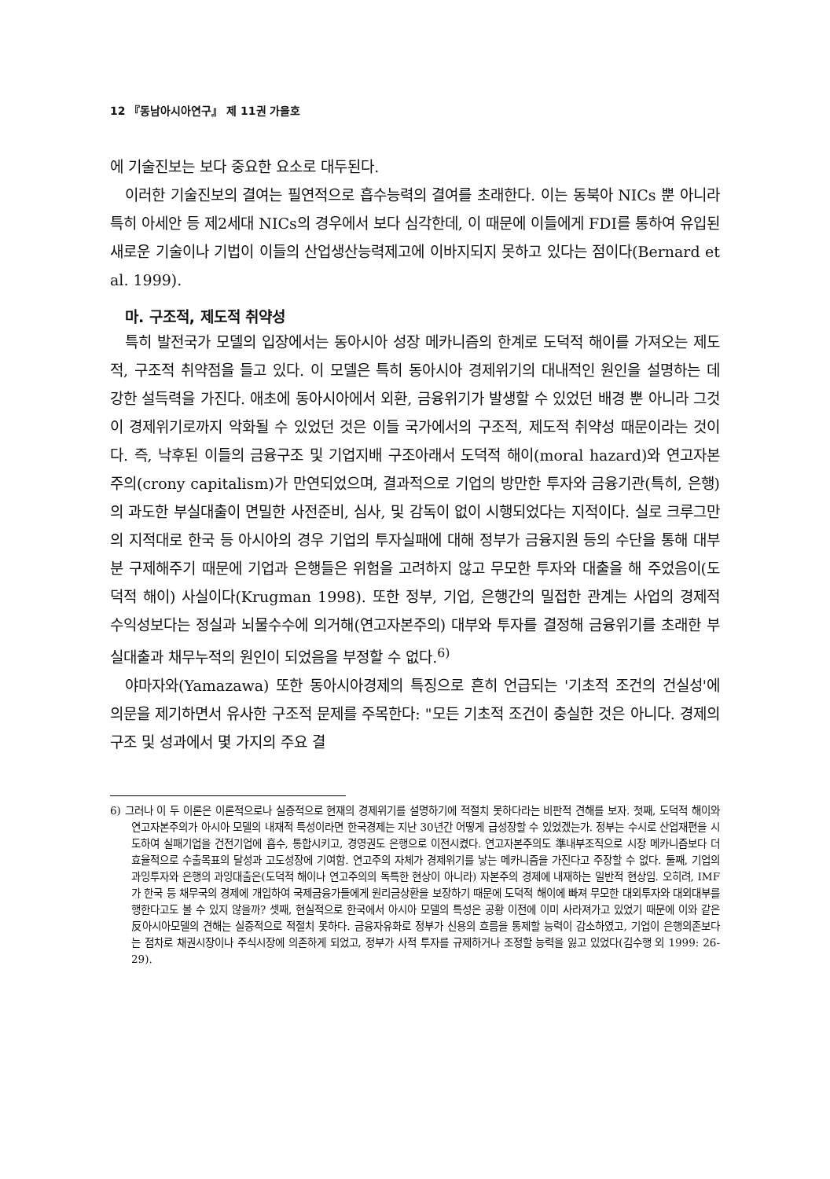12 『동남아시아연구』 제 11권 가을호
에 기술진보는 보다 중요한 요소로 대두된다.
이러한 기술진보의 결여는 필연적으로 흡수능력의 결여를 초래한다. 이는 동북아 NICs 뿐 아니라 특히 아세안 등 제2세대 NICs의 경우에서 보다 심각한데, 이 때문에 이들에게 FDI를 통하여 유입된 새로운 기술이나 기법이 이들의 산업생산능력제고에 이바지되지 못하고 있다는 점이다(Bernard et al. 1999).
마. 구조적, 제도적 취약성
특히 발전국가 모델의 입장에서는 동아시아 성장 메카니즘의 한계로 도덕적 해이를 가져오는 제도적, 구조적 취약점을 들고 있다. 이 모델은 특히 동아시아 경제위기의 대내적인 원인을 설명하는 데 강한 설득력을 가진다. 애초에 동아시아에서 외환, 금융위기가 발생할 수 있었던 배경 뿐 아니라 그것이 경제위기로까지 악화될 수 있었던 것은 이들 국가에서의 구조적, 제도적 취약성 때문이라는 것이다. 즉, 낙후된 이들의 금융구조 및 기업지배 구조아래서 도덕적 해이(moral hazard)와 연고자본주의(crony capitalism)가 만연되었으며, 결과적으로 기업의 방만한 투자와 금융기관(특히, 은행)의 과도한 부실대출이 면밀한 사전준비, 심사, 및 감독이 없이 시행되었다는 지적이다. 실로 크루그만의 지적대로 한국 등 아시아의 경우 기업의 투자실패에 대해 정부가 금융지원 등의 수단을 통해 대부분 구제해주기 때문에 기업과 은행들은 위험을 고려하지 않고 무모한 투자와 대출을 해 주었음이(도덕적 해이) 사실이다(Krugman 1998). 또한 정부, 기업, 은행간의 밀접한 관계는 사업의 경제적 수익성보다는 정실과 뇌물수수에 의거해(연고자본주의) 대부와 투자를 결정해 금융위기를 초래한 부실대출과 채무누적의 원인이 되었음을 부정할 수 없다.<sup>6)</sup>
야마자와(Yamazawa) 또한 동아시아경제의 특징으로 흔히 언급되는 '기초적 조건의 건실성'에 의문을 제기하면서 유사한 구조적 문제를 주목한다: "모든 기초적 조건이 충실한 것은 아니다. 경제의 구조 및 성과에서 몇 가지의 주요 결
6) 그러나 이 두 이론은 이론적으로나 실증적으로 현재의 경제위기를 설명하기에 적절치 못하다라는 비판적 견해를 보자. 첫째, 도덕적 해이와 연고자본주의가 아시아 모델의 내재적 특성이라면 한국경제는 지난 30년간 어떻게 급성장할 수 있었겠는가. 정부는 수시로 산업재편을 시도하여 실패기업을 건전기업에 흡수, 통합시키고, 경영권도 은행으로 이전시켰다. 연고자본주의도 準내부조직으로 시장 메카니즘보다 더 효율적으로 수출목표의 달성과 고도성장에 기여함. 연고주의 자체가 경제위기를 낳는 메카니즘을 가진다고 주장할 수 없다. 둘째, 기업의 과잉투자와 은행의 과잉대출은(도덕적 해이나 연고주의의 독특한 현상이 아니라) 자본주의 경제에 내재하는 일반적 현상임. 오히려, IMF가 한국 등 채무국의 경제에 개입하여 국제금융가들에게 원리금상환을 보장하기 때문에 도덕적 해이에 빠져 무모한 대외투자와 대외대부를 행한다고도 볼 수 있지 않을까? 셋째, 현실적으로 한국에서 아시아 모델의 특성은 공황 이전에 이미 사라져가고 있었기 때문에 이와 같은 反아시아모델의 견해는 실증적으로 적절치 못하다. 금융자유화로 정부가 신용의 흐름을 통제할 능력이 감소하였고, 기업이 은행의존보다는 점차로 채권시장이나 주식시장에 의존하게 되었고, 정부가 사적 투자를 규제하거나 조정할 능력을 잃고 있었다(김수행 외 1999: 26-29).